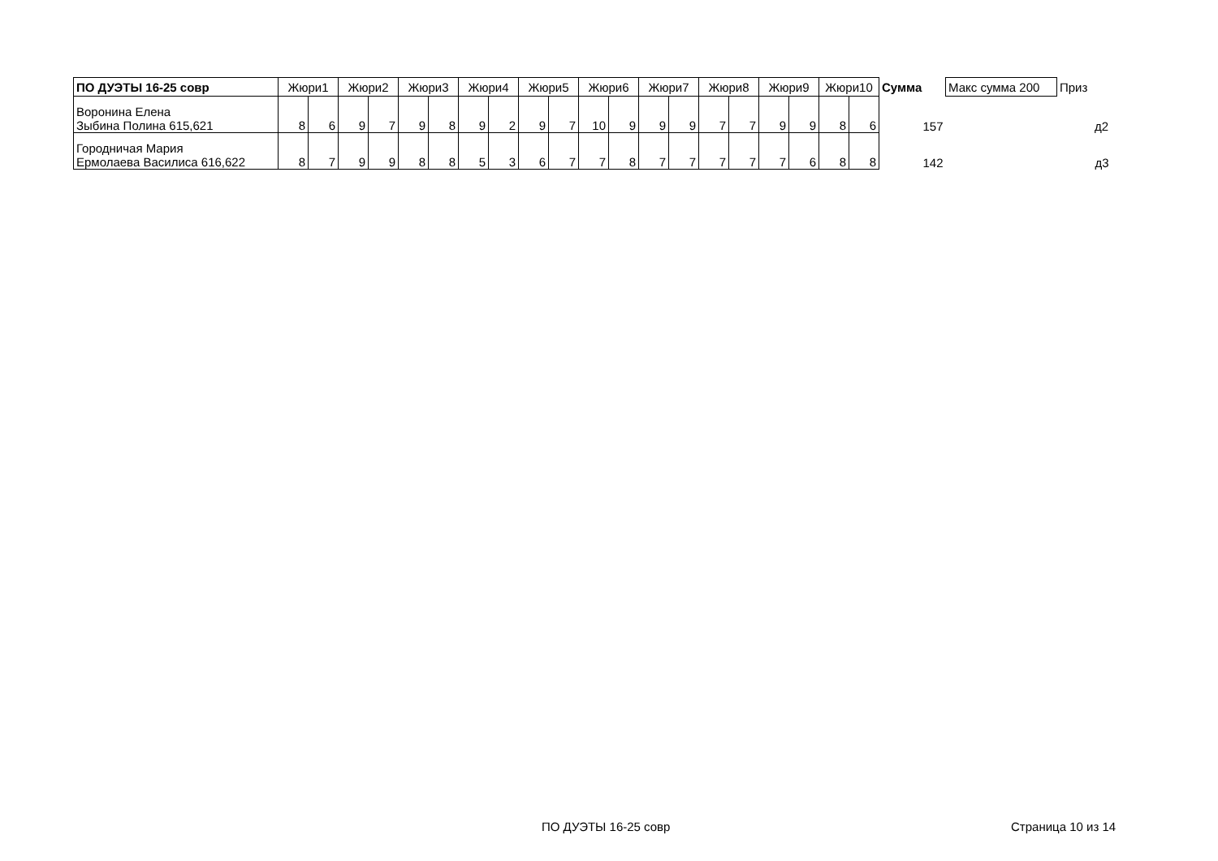| ПО ДУЭТЫ 16-25 совр | Жюри1 | | Жюри2 | | Жюри3 | | Жюри4 | | Жюри5 | | Жюри6 | | Жюри7 | | Жюри8 | | Жюри9 | | Жюри10 | | Сумма | Макс сумма 200 | Приз |
| --- | --- | --- | --- | --- | --- | --- | --- | --- | --- | --- | --- | --- | --- | --- | --- | --- | --- | --- | --- | --- | --- | --- | --- |
| Воронина Елена Зыбина Полина 615,621 | 8 | 6 | 9 | 7 | 9 | 8 | 9 | 2 | 9 | 7 | 10 | 9 | 9 | 9 | 7 | 7 | 9 | 9 | 8 | 6 | 157 | | д2 |
| Городничая Мария Ермолаева Василиса 616,622 | 8 | 7 | 9 | 9 | 8 | 8 | 5 | 3 | 6 | 7 | 7 | 8 | 7 | 7 | 7 | 7 | 7 | 6 | 8 | 8 | 142 | | д3 |
ПО ДУЭТЫ 16-25 совр Страница 10 из 14